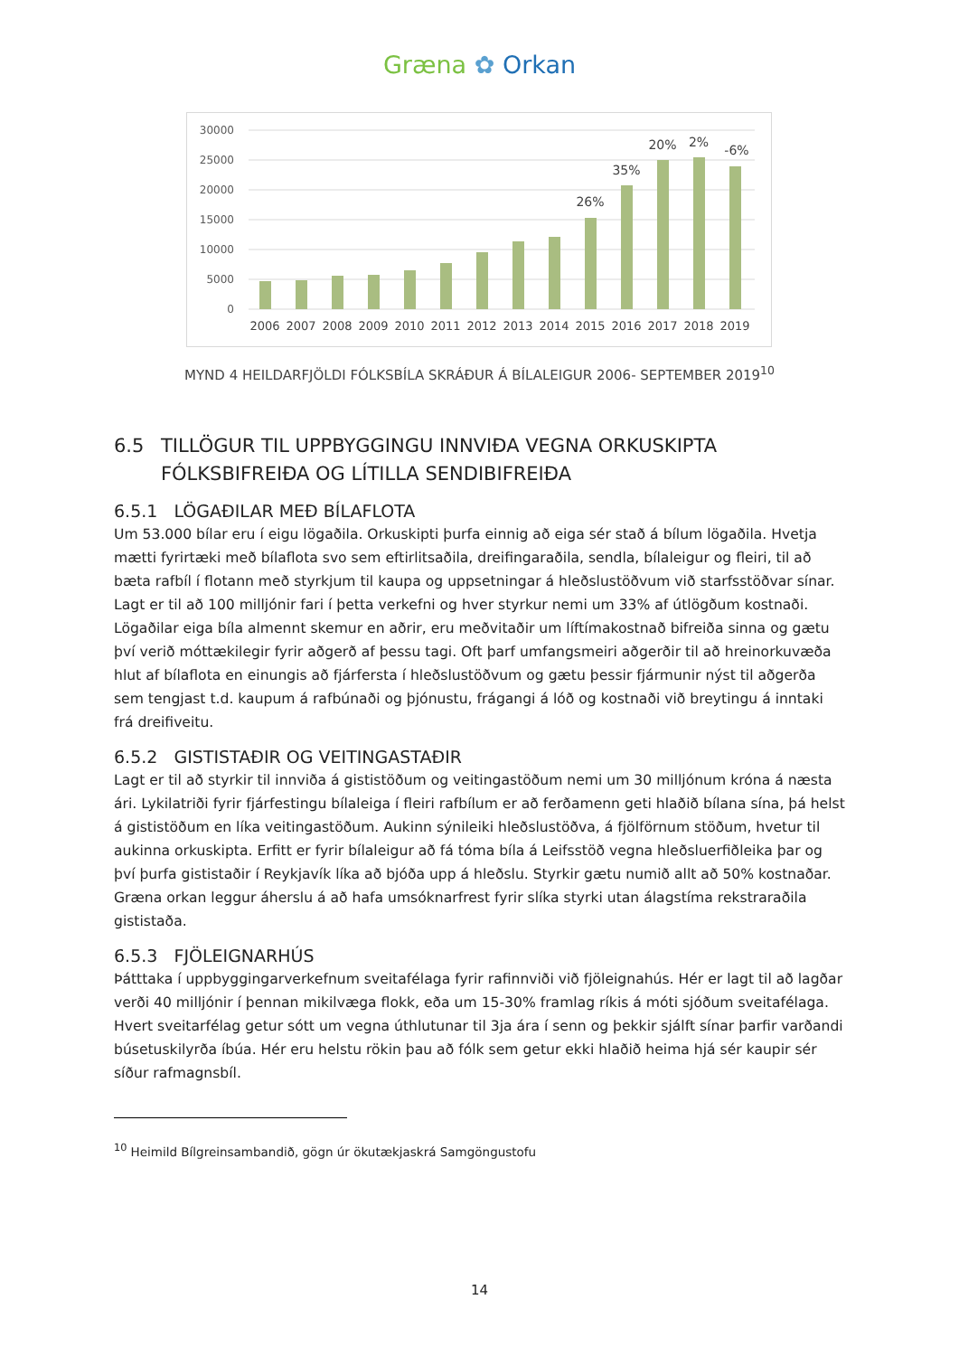Græna ✿ Orkan
30000
25000
20000
15000
10000
5000
0
2006
2007
2008
2009
2010
2011
2012
2013
2014
2015
2016
2017
2018
2019
26%
35%
20%
2%
-6%
MYND 4 HEILDARFJÖLDI FÓLKSBÍLA SKRÁÐUR Á BÍLALEIGUR 2006- SEPTEMBER 2019<sup>10</sup>
6.5 TILLÖGUR TIL UPPBYGGINGU INNVIÐA VEGNA ORKUSKIPTA FÓLKSBIFREIÐA OG LÍTILLA SENDIBIFREIÐA
6.5.1 LÖGAÐILAR MEÐ BÍLAFLOTA
Um 53.000 bílar eru í eigu lögaðila. Orkuskipti þurfa einnig að eiga sér stað á bílum lögaðila. Hvetja mætti fyrirtæki með bílaflota svo sem eftirlitsaðila, dreifingaraðila, sendla, bílaleigur og fleiri, til að bæta rafbíl í flotann með styrkjum til kaupa og uppsetningar á hleðslustöðvum við starfsstöðvar sínar. Lagt er til að 100 milljónir fari í þetta verkefni og hver styrkur nemi um 33% af útlögðum kostnaði. Lögaðilar eiga bíla almennt skemur en aðrir, eru meðvitaðir um líftímakostnað bifreiða sinna og gætu því verið móttækilegir fyrir aðgerð af þessu tagi. Oft þarf umfangsmeiri aðgerðir til að hreinorkuvæða hlut af bílaflota en einungis að fjárfersta í hleðslustöðvum og gætu þessir fjármunir nýst til aðgerða sem tengjast t.d. kaupum á rafbúnaði og þjónustu, frágangi á lóð og kostnaði við breytingu á inntaki frá dreifiveitu.
6.5.2 GISTISTAÐIR OG VEITINGASTAÐIR
Lagt er til að styrkir til innviða á gististöðum og veitingastöðum nemi um 30 milljónum króna á næsta ári. Lykilatriði fyrir fjárfestingu bílaleiga í fleiri rafbílum er að ferðamenn geti hlaðið bílana sína, þá helst á gististöðum en líka veitingastöðum. Aukinn sýnileiki hleðslustöðva, á fjölförnum stöðum, hvetur til aukinna orkuskipta. Erfitt er fyrir bílaleigur að fá tóma bíla á Leifsstöð vegna hleðsluerfiðleika þar og því þurfa gististaðir í Reykjavík líka að bjóða upp á hleðslu. Styrkir gætu numið allt að 50% kostnaðar. Græna orkan leggur áherslu á að hafa umsóknarfrest fyrir slíka styrki utan álagstíma rekstraraðila gististaða.
6.5.3 FJÖLEIGNARHÚS
Þátttaka í uppbyggingarverkefnum sveitafélaga fyrir rafinnviði við fjöleignahús. Hér er lagt til að lagðar verði 40 milljónir í þennan mikilvæga flokk, eða um 15-30% framlag ríkis á móti sjóðum sveitafélaga. Hvert sveitarfélag getur sótt um vegna úthlutunar til 3ja ára í senn og þekkir sjálft sínar þarfir varðandi búsetuskilyrða íbúa. Hér eru helstu rökin þau að fólk sem getur ekki hlaðið heima hjá sér kaupir sér síður rafmagnsbíl.
<sup>10</sup> Heimild Bílgreinsambandið, gögn úr ökutækjaskrá Samgöngustofu
14